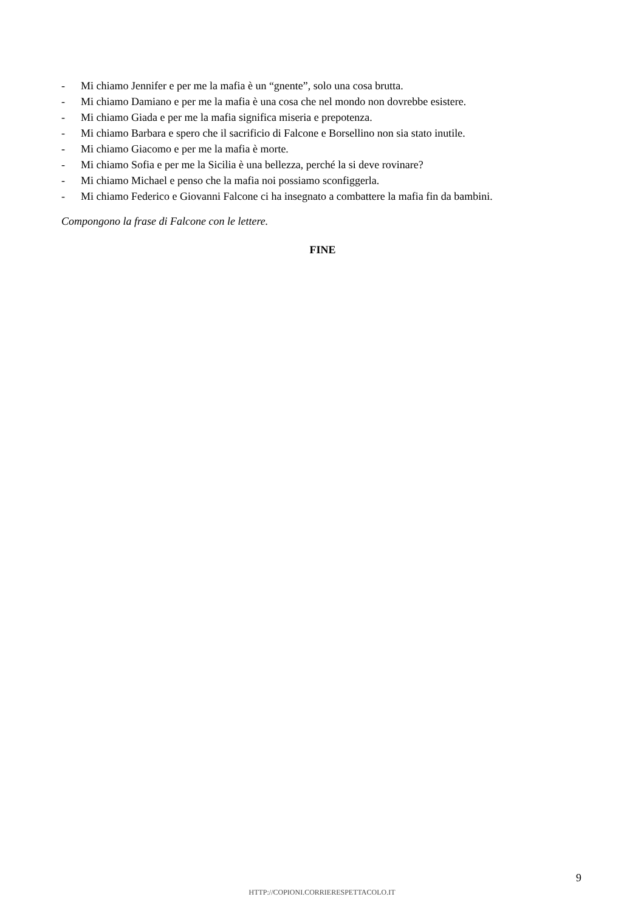- Mi chiamo Jennifer e per me la mafia è un “gnente”, solo una cosa brutta.
- Mi chiamo Damiano e per me la mafia è una cosa che nel mondo non dovrebbe esistere.
- Mi chiamo Giada e per me la mafia significa miseria e prepotenza.
- Mi chiamo Barbara e spero che il sacrificio di Falcone e Borsellino non sia stato inutile.
- Mi chiamo Giacomo e per me la mafia è morte.
- Mi chiamo Sofia e per me la Sicilia è una bellezza, perché la si deve rovinare?
- Mi chiamo Michael e penso che la mafia noi possiamo sconfiggerla.
- Mi chiamo Federico e Giovanni Falcone ci ha insegnato a combattere la mafia fin da bambini.
Compongono la frase di Falcone con le lettere.
FINE
9
HTTP://COPIONI.CORRIERESPETTACOLO.IT